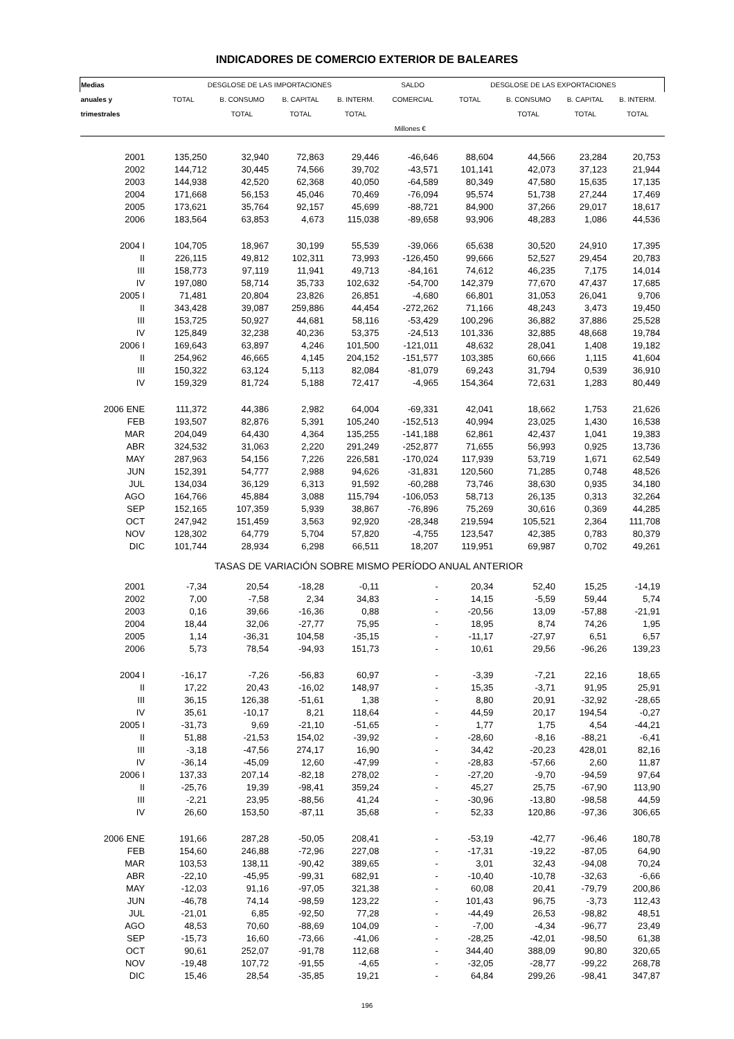INDICADORES DE COMERCIO EXTERIOR DE BALEARES
| Medias | DESGLOSE DE LAS IMPORTACIONES | | | | SALDO | DESGLOSE DE LAS EXPORTACIONES | | | |
| --- | --- | --- | --- | --- | --- | --- | --- | --- | --- |
| anuales y | TOTAL | B. CONSUMO | B. CAPITAL | B. INTERM. | COMERCIAL | TOTAL | B. CONSUMO | B. CAPITAL | B. INTERM. |
| trimestrales | | TOTAL | TOTAL | TOTAL | | | TOTAL | TOTAL | TOTAL |
| | Millones € | | | | | | | | |
| 2001 | 135,250 | 32,940 | 72,863 | 29,446 | -46,646 | 88,604 | 44,566 | 23,284 | 20,753 |
| 2002 | 144,712 | 30,445 | 74,566 | 39,702 | -43,571 | 101,141 | 42,073 | 37,123 | 21,944 |
| 2003 | 144,938 | 42,520 | 62,368 | 40,050 | -64,589 | 80,349 | 47,580 | 15,635 | 17,135 |
| 2004 | 171,668 | 56,153 | 45,046 | 70,469 | -76,094 | 95,574 | 51,738 | 27,244 | 17,469 |
| 2005 | 173,621 | 35,764 | 92,157 | 45,699 | -88,721 | 84,900 | 37,266 | 29,017 | 18,617 |
| 2006 | 183,564 | 63,853 | 4,673 | 115,038 | -89,658 | 93,906 | 48,283 | 1,086 | 44,536 |
| 2004 I | 104,705 | 18,967 | 30,199 | 55,539 | -39,066 | 65,638 | 30,520 | 24,910 | 17,395 |
| II | 226,115 | 49,812 | 102,311 | 73,993 | -126,450 | 99,666 | 52,527 | 29,454 | 20,783 |
| III | 158,773 | 97,119 | 11,941 | 49,713 | -84,161 | 74,612 | 46,235 | 7,175 | 14,014 |
| IV | 197,080 | 58,714 | 35,733 | 102,632 | -54,700 | 142,379 | 77,670 | 47,437 | 17,685 |
| 2005 I | 71,481 | 20,804 | 23,826 | 26,851 | -4,680 | 66,801 | 31,053 | 26,041 | 9,706 |
| II | 343,428 | 39,087 | 259,886 | 44,454 | -272,262 | 71,166 | 48,243 | 3,473 | 19,450 |
| III | 153,725 | 50,927 | 44,681 | 58,116 | -53,429 | 100,296 | 36,882 | 37,886 | 25,528 |
| IV | 125,849 | 32,238 | 40,236 | 53,375 | -24,513 | 101,336 | 32,885 | 48,668 | 19,784 |
| 2006 I | 169,643 | 63,897 | 4,246 | 101,500 | -121,011 | 48,632 | 28,041 | 1,408 | 19,182 |
| II | 254,962 | 46,665 | 4,145 | 204,152 | -151,577 | 103,385 | 60,666 | 1,115 | 41,604 |
| III | 150,322 | 63,124 | 5,113 | 82,084 | -81,079 | 69,243 | 31,794 | 0,539 | 36,910 |
| IV | 159,329 | 81,724 | 5,188 | 72,417 | -4,965 | 154,364 | 72,631 | 1,283 | 80,449 |
| 2006 ENE | 111,372 | 44,386 | 2,982 | 64,004 | -69,331 | 42,041 | 18,662 | 1,753 | 21,626 |
| FEB | 193,507 | 82,876 | 5,391 | 105,240 | -152,513 | 40,994 | 23,025 | 1,430 | 16,538 |
| MAR | 204,049 | 64,430 | 4,364 | 135,255 | -141,188 | 62,861 | 42,437 | 1,041 | 19,383 |
| ABR | 324,532 | 31,063 | 2,220 | 291,249 | -252,877 | 71,655 | 56,993 | 0,925 | 13,736 |
| MAY | 287,963 | 54,156 | 7,226 | 226,581 | -170,024 | 117,939 | 53,719 | 1,671 | 62,549 |
| JUN | 152,391 | 54,777 | 2,988 | 94,626 | -31,831 | 120,560 | 71,285 | 0,748 | 48,526 |
| JUL | 134,034 | 36,129 | 6,313 | 91,592 | -60,288 | 73,746 | 38,630 | 0,935 | 34,180 |
| AGO | 164,766 | 45,884 | 3,088 | 115,794 | -106,053 | 58,713 | 26,135 | 0,313 | 32,264 |
| SEP | 152,165 | 107,359 | 5,939 | 38,867 | -76,896 | 75,269 | 30,616 | 0,369 | 44,285 |
| OCT | 247,942 | 151,459 | 3,563 | 92,920 | -28,348 | 219,594 | 105,521 | 2,364 | 111,708 |
| NOV | 128,302 | 64,779 | 5,704 | 57,820 | -4,755 | 123,547 | 42,385 | 0,783 | 80,379 |
| DIC | 101,744 | 28,934 | 6,298 | 66,511 | 18,207 | 119,951 | 69,987 | 0,702 | 49,261 |
| TASAS DE VARIACIÓN SOBRE MISMO PERÍODO ANUAL ANTERIOR | | | | | | | | | |
| 2001 | -7,34 | 20,54 | -18,28 | -0,11 | - | 20,34 | 52,40 | 15,25 | -14,19 |
| 2002 | 7,00 | -7,58 | 2,34 | 34,83 | - | 14,15 | -5,59 | 59,44 | 5,74 |
| 2003 | 0,16 | 39,66 | -16,36 | 0,88 | - | -20,56 | 13,09 | -57,88 | -21,91 |
| 2004 | 18,44 | 32,06 | -27,77 | 75,95 | - | 18,95 | 8,74 | 74,26 | 1,95 |
| 2005 | 1,14 | -36,31 | 104,58 | -35,15 | - | -11,17 | -27,97 | 6,51 | 6,57 |
| 2006 | 5,73 | 78,54 | -94,93 | 151,73 | - | 10,61 | 29,56 | -96,26 | 139,23 |
| 2004 I | -16,17 | -7,26 | -56,83 | 60,97 | - | -3,39 | -7,21 | 22,16 | 18,65 |
| II | 17,22 | 20,43 | -16,02 | 148,97 | - | 15,35 | -3,71 | 91,95 | 25,91 |
| III | 36,15 | 126,38 | -51,61 | 1,38 | - | 8,80 | 20,91 | -32,92 | -28,65 |
| IV | 35,61 | -10,17 | 8,21 | 118,64 | - | 44,59 | 20,17 | 194,54 | -0,27 |
| 2005 I | -31,73 | 9,69 | -21,10 | -51,65 | - | 1,77 | 1,75 | 4,54 | -44,21 |
| II | 51,88 | -21,53 | 154,02 | -39,92 | - | -28,60 | -8,16 | -88,21 | -6,41 |
| III | -3,18 | -47,56 | 274,17 | 16,90 | - | 34,42 | -20,23 | 428,01 | 82,16 |
| IV | -36,14 | -45,09 | 12,60 | -47,99 | - | -28,83 | -57,66 | 2,60 | 11,87 |
| 2006 I | 137,33 | 207,14 | -82,18 | 278,02 | - | -27,20 | -9,70 | -94,59 | 97,64 |
| II | -25,76 | 19,39 | -98,41 | 359,24 | - | 45,27 | 25,75 | -67,90 | 113,90 |
| III | -2,21 | 23,95 | -88,56 | 41,24 | - | -30,96 | -13,80 | -98,58 | 44,59 |
| IV | 26,60 | 153,50 | -87,11 | 35,68 | - | 52,33 | 120,86 | -97,36 | 306,65 |
| 2006 ENE | 191,66 | 287,28 | -50,05 | 208,41 | - | -53,19 | -42,77 | -96,46 | 180,78 |
| FEB | 154,60 | 246,88 | -72,96 | 227,08 | - | -17,31 | -19,22 | -87,05 | 64,90 |
| MAR | 103,53 | 138,11 | -90,42 | 389,65 | - | 3,01 | 32,43 | -94,08 | 70,24 |
| ABR | -22,10 | -45,95 | -99,31 | 682,91 | - | -10,40 | -10,78 | -32,63 | -6,66 |
| MAY | -12,03 | 91,16 | -97,05 | 321,38 | - | 60,08 | 20,41 | -79,79 | 200,86 |
| JUN | -46,78 | 74,14 | -98,59 | 123,22 | - | 101,43 | 96,75 | -3,73 | 112,43 |
| JUL | -21,01 | 6,85 | -92,50 | 77,28 | - | -44,49 | 26,53 | -98,82 | 48,51 |
| AGO | 48,53 | 70,60 | -88,69 | 104,09 | - | -7,00 | -4,34 | -96,77 | 23,49 |
| SEP | -15,73 | 16,60 | -73,66 | -41,06 | - | -28,25 | -42,01 | -98,50 | 61,38 |
| OCT | 90,61 | 252,07 | -91,78 | 112,68 | - | 344,40 | 388,09 | 90,80 | 320,65 |
| NOV | -19,48 | 107,72 | -91,55 | -4,65 | - | -32,05 | -28,77 | -99,22 | 268,78 |
| DIC | 15,46 | 28,54 | -35,85 | 19,21 | - | 64,84 | 299,26 | -98,41 | 347,87 |
196